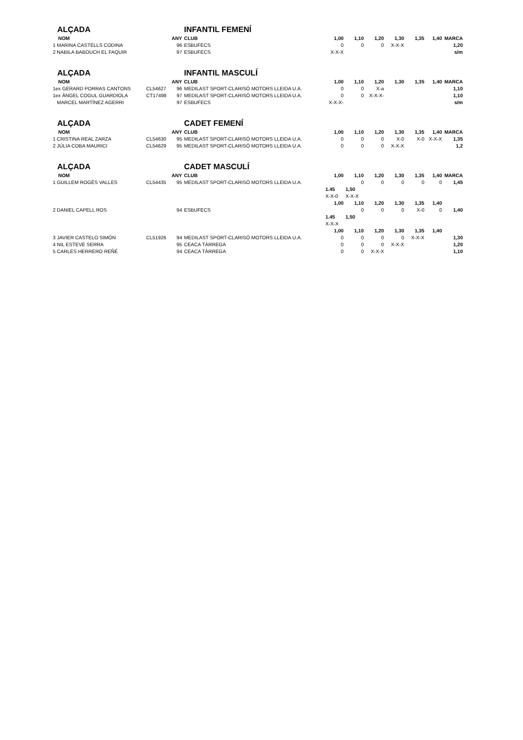| ALÇADA | | | INFANTIL FEMENÍ | | | | | | | |
| NOM | | ANY | CLUB | 1,00 | 1,10 | 1,20 | 1,30 | 1,35 | 1,40 | MARCA |
| 1 MARINA CASTELLS CODINA | | 96 | ESBUFECS | 0 | 0 | 0 | X-X-X | | | 1,20 |
| 2 NABILA BABOUCH EL FAQUIR | | 97 | ESBUFECS | X-X-X | | | | | | s/m |
| ALÇADA | | | INFANTIL MASCULÍ | | | | | | | |
| NOM | | ANY | CLUB | 1,00 | 1,10 | 1,20 | 1,30 | 1,35 | 1,40 | MARCA |
| 1ex GERARD PORRAS CANTONS | CL54627 | 96 | MEDILAST SPORT-CLARISÓ MOTORS LLEIDA U.A. | 0 | 0 | X-a | | | | 1,10 |
| 1ex ÀNGEL COGUL GUARDIOLA | CT17498 | 97 | MEDILAST SPORT-CLARISÓ MOTORS LLEIDA U.A. | 0 | 0 | X-X-X- | | | | 1,10 |
| MARCEL MARTÍNEZ AGERRI | | 97 | ESBUFECS | X-X-X- | | | | | | s/m |
| ALÇADA | | | CADET FEMENÍ | | | | | | | |
| NOM | | ANY | CLUB | 1,00 | 1,10 | 1,20 | 1,30 | 1,35 | 1,40 | MARCA |
| 1 CRISTINA REAL ZARZA | CL54630 | 95 | MEDILAST SPORT-CLARISÓ MOTORS LLEIDA U.A. | 0 | 0 | 0 | X-0 | X-0 | X-X-X | 1,35 |
| 2 JÚLIA COBA MAURICI | CL54629 | 95 | MEDILAST SPORT-CLARISÓ MOTORS LLEIDA U.A. | 0 | 0 | 0 | X-X-X | | | 1,2 |
| ALÇADA | | | CADET MASCULÍ | | | | | | | |
| NOM | | ANY | CLUB | 1,00 | 1,10 | 1,20 | 1,30 | 1,35 | 1,40 | MARCA |
| 1 GUILLEM ROGÉS VALLES | CL54435 | 95 | MEDILAST SPORT-CLARISÓ MOTORS LLEIDA U.A. | | 0 | 0 | 0 | 0 | 0 | 1,45 |
| | | | | 1.45 | 1,50 | | | | | |
| | | | | X-X-0 | X-X-X | | | | | |
| | | | | 1,00 | 1,10 | 1,20 | 1,30 | 1,35 | 1,40 | |
| 2 DANIEL CAPELL ROS | | 94 | ESBUFECS | | 0 | 0 | 0 | X-0 | 0 | 1,40 |
| | | | | 1.45 | 1,50 | | | | | |
| | | | | X-X-X | | | | | | |
| | | | | 1,00 | 1,10 | 1,20 | 1,30 | 1,35 | 1,40 | |
| 3 JAVIER CASTELO SIMÓN | CL51926 | 94 | MEDILAST SPORT-CLARISÓ MOTORS LLEIDA U.A. | 0 | 0 | 0 | 0 | X-X-X | | 1,30 |
| 4 NIL ESTEVE SERRA | | 95 | CEACA TÀRREGA | 0 | 0 | 0 | X-X-X | | | 1,20 |
| 5 CARLES HERRERO REÑÉ | | 94 | CEACA TÀRREGA | 0 | 0 | X-X-X | | | | 1,10 |